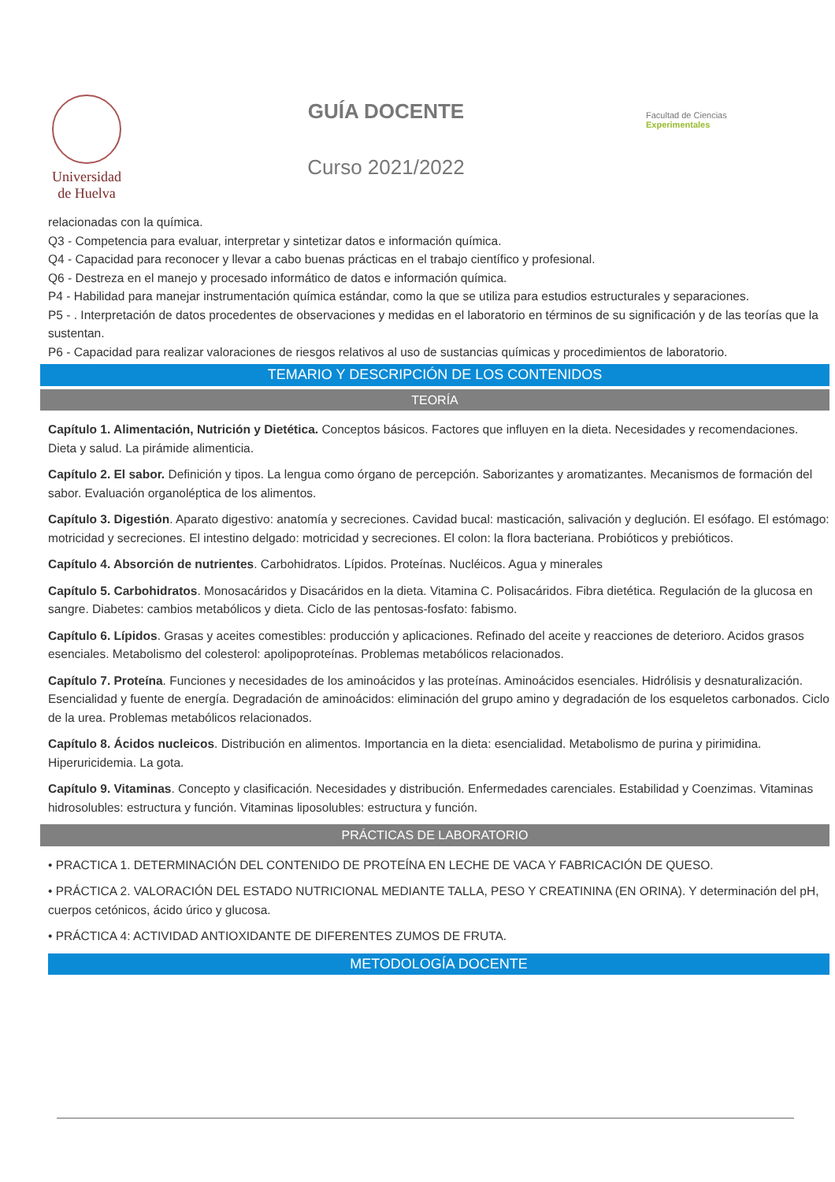Universidad
de Huelva
GUÍA DOCENTE
Curso 2021/2022
Facultad de Ciencias
Experimentales
relacionadas con la química.
Q3 - Competencia para evaluar, interpretar y sintetizar datos e información química.
Q4 - Capacidad para reconocer y llevar a cabo buenas prácticas en el trabajo científico y profesional.
Q6 - Destreza en el manejo y procesado informático de datos e información química.
P4 - Habilidad para manejar instrumentación química estándar, como la que se utiliza para estudios estructurales y separaciones.
P5 - . Interpretación de datos procedentes de observaciones y medidas en el laboratorio en términos de su significación y de las teorías que la sustentan.
P6 - Capacidad para realizar valoraciones de riesgos relativos al uso de sustancias químicas y procedimientos de laboratorio.
TEMARIO Y DESCRIPCIÓN DE LOS CONTENIDOS
TEORÍA
Capítulo 1. Alimentación, Nutrición y Dietética. Conceptos básicos. Factores que influyen en la dieta. Necesidades y recomendaciones. Dieta y salud. La pirámide alimenticia.
Capítulo 2. El sabor. Definición y tipos. La lengua como órgano de percepción. Saborizantes y aromatizantes. Mecanismos de formación del sabor. Evaluación organoléptica de los alimentos.
Capítulo 3. Digestión. Aparato digestivo: anatomía y secreciones. Cavidad bucal: masticación, salivación y deglución. El esófago. El estómago: motricidad y secreciones. El intestino delgado: motricidad y secreciones. El colon: la flora bacteriana. Probióticos y prebióticos.
Capítulo 4. Absorción de nutrientes. Carbohidratos. Lípidos. Proteínas. Nucléicos. Agua y minerales
Capítulo 5. Carbohidratos. Monosacáridos y Disacáridos en la dieta. Vitamina C. Polisacáridos. Fibra dietética. Regulación de la glucosa en sangre. Diabetes: cambios metabólicos y dieta. Ciclo de las pentosas-fosfato: fabismo.
Capítulo 6. Lípidos. Grasas y aceites comestibles: producción y aplicaciones. Refinado del aceite y reacciones de deterioro. Acidos grasos esenciales. Metabolismo del colesterol: apolipoproteínas. Problemas metabólicos relacionados.
Capítulo 7. Proteína. Funciones y necesidades de los aminoácidos y las proteínas. Aminoácidos esenciales. Hidrólisis y desnaturalización. Esencialidad y fuente de energía. Degradación de aminoácidos: eliminación del grupo amino y degradación de los esqueletos carbonados. Ciclo de la urea. Problemas metabólicos relacionados.
Capítulo 8. Ácidos nucleicos. Distribución en alimentos. Importancia en la dieta: esencialidad. Metabolismo de purina y pirimidina. Hiperuricidemia. La gota.
Capítulo 9. Vitaminas. Concepto y clasificación. Necesidades y distribución. Enfermedades carenciales. Estabilidad y Coenzimas. Vitaminas hidrosolubles: estructura y función. Vitaminas liposolubles: estructura y función.
PRÁCTICAS DE LABORATORIO
• PRACTICA 1. DETERMINACIÓN DEL CONTENIDO DE PROTEÍNA EN LECHE DE VACA Y FABRICACIÓN DE QUESO.
• PRÁCTICA 2. VALORACIÓN DEL ESTADO NUTRICIONAL MEDIANTE TALLA, PESO Y CREATININA (EN ORINA). Y determinación del pH, cuerpos cetónicos, ácido úrico y glucosa.
• PRÁCTICA 4: ACTIVIDAD ANTIOXIDANTE DE DIFERENTES ZUMOS DE FRUTA.
METODOLOGÍA DOCENTE